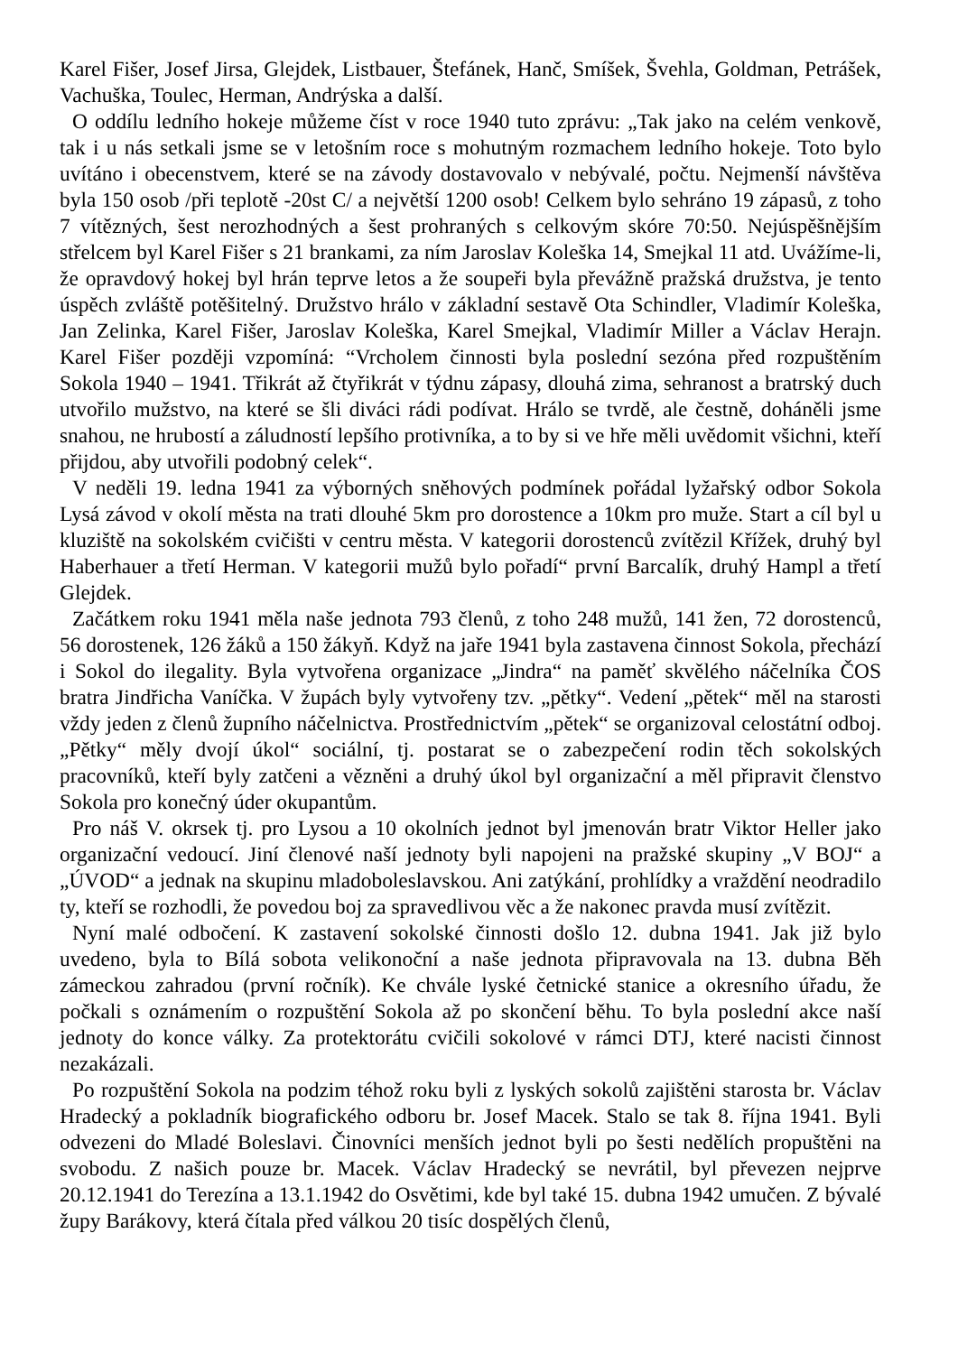Karel Fišer, Josef Jirsa, Glejdek, Listbauer, Štefánek, Hanč, Smíšek, Švehla, Goldman, Petrášek, Vachuška, Toulec, Herman, Andrýska a další.
O oddílu ledního hokeje můžeme číst v roce 1940 tuto zprávu: „Tak jako na celém venkově, tak i u nás setkali jsme se v letošním roce s mohutným rozmachem ledního hokeje. Toto bylo uvítáno i obecenstvem, které se na závody dostavovalo v nebývalé, počtu. Nejmenší návštěva byla 150 osob /při teplotě -20st C/ a největší 1200 osob! Celkem bylo sehráno 19 zápasů, z toho 7 vítězných, šest nerozhodných a šest prohraných s celkovým skóre 70:50. Nejúspěšnějším střelcem byl Karel Fišer s 21 brankami, za ním Jaroslav Koleška 14, Smejkal 11 atd. Uvážíme-li, že opravdový hokej byl hrán teprve letos a že soupeři byla převážně pražská družstva, je tento úspěch zvláště potěšitelný. Družstvo hrálo v základní sestavě Ota Schindler, Vladimír Koleška, Jan Zelinka, Karel Fišer, Jaroslav Koleška, Karel Smejkal, Vladimír Miller a Václav Herajn. Karel Fišer později vzpomíná: “Vrcholem činnosti byla poslední sezóna před rozpuštěním Sokola 1940 – 1941. Třikrát až čtyřikrát v týdnu zápasy, dlouhá zima, sehranost a bratrský duch utvořilo mužstvo, na které se šli diváci rádi podívat. Hrálo se tvrdě, ale čestně, doháněli jsme snahou, ne hrubostí a záludností lepšího protivníka, a to by si ve hře měli uvědomit všichni, kteří přijdou, aby utvořili podobný celek“.
V neděli 19. ledna 1941 za výborných sněhových podmínek pořádal lyžařský odbor Sokola Lysá závod v okolí města na trati dlouhé 5km pro dorostence a 10km pro muže. Start a cíl byl u kluziště na sokolském cvičišti v centru města. V kategorii dorostenců zvítězil Křížek, druhý byl Haberhauer a třetí Herman. V kategorii mužů bylo pořadí“ první Barcalík, druhý Hampl a třetí Glejdek.
Začátkem roku 1941 měla naše jednota 793 členů, z toho 248 mužů, 141 žen, 72 dorostenců, 56 dorostenek, 126 žáků a 150 žákyň. Když na jaře 1941 byla zastavena činnost Sokola, přechází i Sokol do ilegality. Byla vytvořena organizace „Jindra“ na paměť skvělého náčelníka ČOS bratra Jindřicha Vaníčka. V župách byly vytvořeny tzv. „pětky“. Vedení „pětek“ měl na starosti vždy jeden z členů župního náčelnictva. Prostřednictvím „pětek“ se organizoval celostátní odboj. „Pětky“ měly dvojí úkol“ sociální, tj. postarat se o zabezpečení rodin těch sokolských pracovníků, kteří byly zatčeni a vězněni a druhý úkol byl organizační a měl připravit členstvo Sokola pro konečný úder okupantům.
Pro náš V. okrsek tj. pro Lysou a 10 okolních jednot byl jmenován bratr Viktor Heller jako organizační vedoucí. Jiní členové naší jednoty byli napojeni na pražské skupiny „V BOJ“ a „ÚVOD“ a jednak na skupinu mladoboleslavskou. Ani zatýkání, prohlídky a vraždění neodradilo ty, kteří se rozhodli, že povedou boj za spravedlivou věc a že nakonec pravda musí zvítězit.
Nyní malé odbočení. K zastavení sokolské činnosti došlo 12. dubna 1941. Jak již bylo uvedeno, byla to Bílá sobota velikonoční a naše jednota připravovala na 13. dubna Běh zámeckou zahradou (první ročník). Ke chvále lyské četnické stanice a okresního úřadu, že počkali s oznámením o rozpuštění Sokola až po skončení běhu. To byla poslední akce naší jednoty do konce války. Za protektorátu cvičili sokolové v rámci DTJ, které nacisti činnost nezakázali.
Po rozpuštění Sokola na podzim téhož roku byli z lyských sokolů zajištěni starosta br. Václav Hradecký a pokladník biografického odboru br. Josef Macek. Stalo se tak 8. října 1941. Byli odvezeni do Mladé Boleslavi. Činovníci menších jednot byli po šesti nedělích propuštěni na svobodu. Z našich pouze br. Macek. Václav Hradecký se nevrátil, byl převezen nejprve 20.12.1941 do Terezína a 13.1.1942 do Osvětimi, kde byl také 15. dubna 1942 umučen. Z bývalé župy Barákovy, která čítala před válkou 20 tisíc dospělých členů,